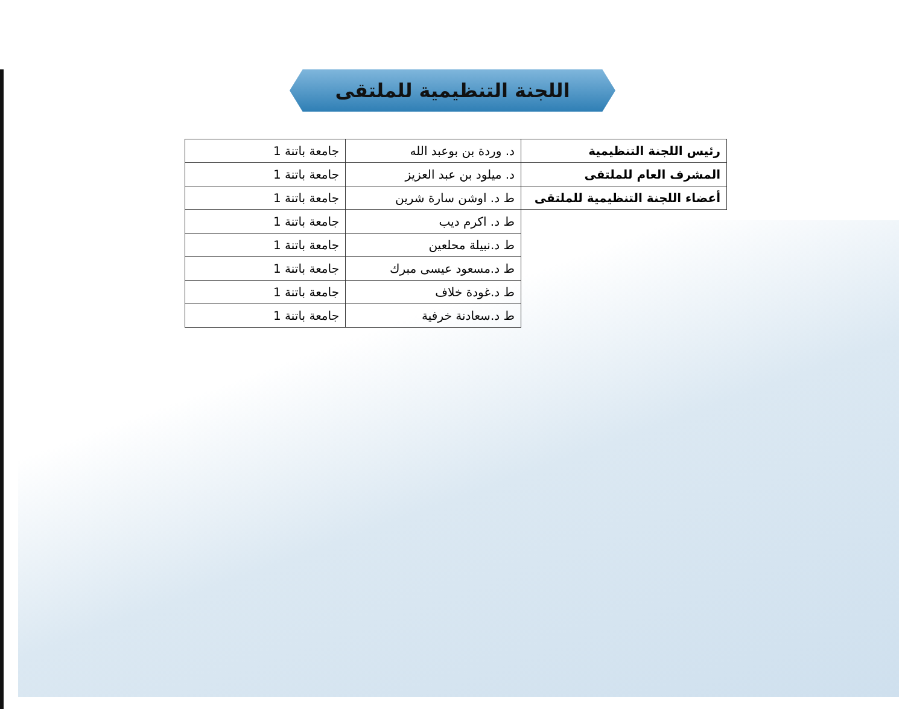اللجنة التنظيمية للملتقى
| رئيس اللجنة التنظيمية | د. وردة بن بوعبد الله | جامعة باتنة 1 |
| المشرف العام للملتقى | د. ميلود بن عبد العزيز | جامعة باتنة 1 |
| أعضاء اللجنة التنظيمية للملتقى | ط د. اوشن سارة شرين | جامعة باتنة 1 |
| | ط د. اكرم ديب | جامعة باتنة 1 |
| | ط د.نبيلة محلعين | جامعة باتنة 1 |
| | ط د.مسعود عيسى مبرك | جامعة باتنة 1 |
| | ط د.غودة خلاف | جامعة باتنة 1 |
| | ط د.سعادنة خرفية | جامعة باتنة 1 |